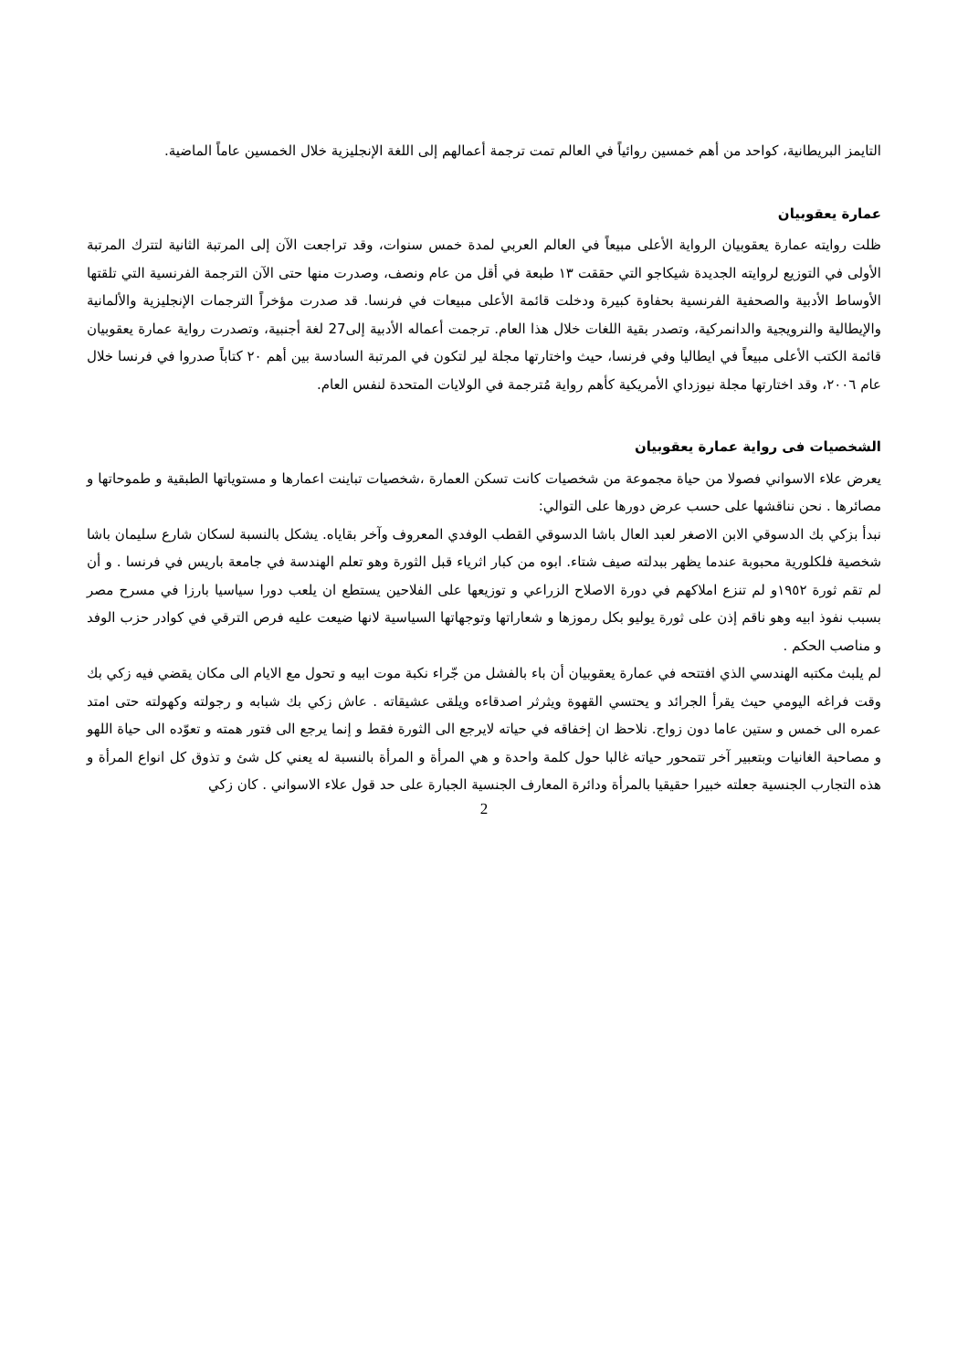التايمز البريطانية، كواحد من أهم خمسين روائياً في العالم تمت ترجمة أعمالهم إلى اللغة الإنجليزية خلال الخمسين عاماً الماضية.
عمارة يعقوبيان
ظلت روايته عمارة يعقوبيان الرواية الأعلى مبيعاً في العالم العربي لمدة خمس سنوات، وقد تراجعت الآن إلى المرتبة الثانية لتترك المرتبة الأولى في التوزيع لروايته الجديدة شيكاجو التي حققت ١٣ طبعة في أقل من عام ونصف، وصدرت منها حتى الآن الترجمة الفرنسية التي تلقتها الأوساط الأدبية والصحفية الفرنسية بحفاوة كبيرة ودخلت قائمة الأعلى مبيعات في فرنسا. قد صدرت مؤخراً الترجمات الإنجليزية والألمانية والإيطالية والنرويجية والدانمركية، وتصدر بقية اللغات خلال هذا العام. ترجمت أعماله الأدبية إلى27 لغة أجنبية، وتصدرت رواية عمارة يعقوبيان قائمة الكتب الأعلى مبيعاً في ايطاليا وفي فرنسا، حيث واختارتها مجلة لير لتكون في المرتبة السادسة بين أهم ٢٠ كتاباً صدروا في فرنسا خلال عام ٢٠٠٦، وقد اختارتها مجلة نيوزداي الأمريكية كأهم رواية مُترجمة في الولايات المتحدة لنفس العام.
الشخصيات فى رواية عمارة يعقوبيان
يعرض علاء الاسواني فصولا من حياة مجموعة من شخصيات كانت تسكن العمارة ،شخصيات تباينت اعمارها و مستوياتها الطبقية و طموحاتها و مصائرها . نحن نناقشها على حسب عرض دورها على التوالي:
نبدأ بزكي بك الدسوقي الابن الاصغر لعبد العال باشا الدسوقي القطب الوفدي المعروف وآخر بقاياه. يشكل بالنسبة لسكان شارع سليمان باشا شخصية فلكلورية محبوبة عندما يظهر ببدلته صيف شتاء. ابوه من كبار اثرياء قبل الثورة وهو تعلم الهندسة في جامعة باريس في فرنسا . و أن لم تقم ثورة ١٩٥٢و لم تنزع املاكهم في دورة الاصلاح الزراعي و توزيعها على الفلاحين يستطع ان يلعب دورا سياسيا بارزا في مسرح مصر بسبب نفوذ ابيه وهو ناقم إذن على ثورة يوليو بكل رموزها و شعاراتها وتوجهاتها السياسية لانها ضيعت عليه فرص الترقي في كوادر حزب الوفد و مناصب الحكم .
لم يلبث مكتبه الهندسي الذي افتتحه في عمارة يعقوبيان أن باء بالفشل من جّراء نكبة موت ابيه و تحول مع الايام الى مكان يقضي فيه زكي بك وقت فراغه اليومي حيث يقرأ الجرائد و يحتسي القهوة ويثرثر اصدقاءه ويلقى عشيقاته . عاش زكي بك شبابه و رجولته وكهولته حتى امتد عمره الى خمس و ستين عاما دون زواج. نلاحظ ان إخفاقه في حياته لايرجع الى الثورة فقط و إنما يرجع الى فتور همته و تعوّده الى حياة اللهو و مصاحبة الغانيات وبتعبير آخر تتمحور حياته غالبا حول كلمة واحدة و هي المرأة و المرأة بالنسبة له يعني كل شئ و تذوق كل انواع المرأة و هذه التجارب الجنسية جعلته خبيرا حقيقيا بالمرأة ودائرة المعارف الجنسية الجبارة على حد قول علاء الاسواني . كان زكي
2